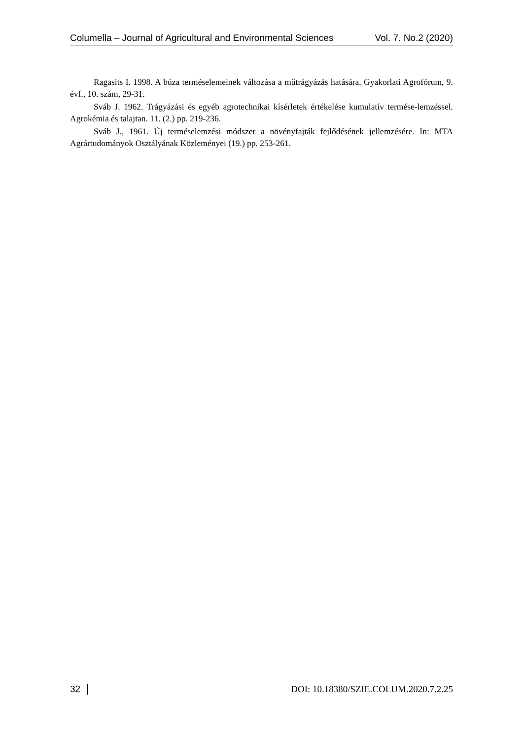Columella – Journal of Agricultural and Environmental Sciences Vol. 7. No.2 (2020)
Ragasits I. 1998. A búza terméselemeinek változása a műtrágyázás hatására. Gyakorlati Agrofórum, 9. évf., 10. szám, 29-31.
Sváb J. 1962. Trágyázási és egyéb agrotechnikai kísérletek értékelése kumulatív termése-lemzéssel. Agrokémia és talajtan. 11. (2.) pp. 219-236.
Sváb J., 1961. Új terméselemzési módszer a növényfajták fejlődésének jellemzésére. In: MTA Agrártudományok Osztályának Közleményei (19.) pp. 253-261.
32 DOI: 10.18380/SZIE.COLUM.2020.7.2.25